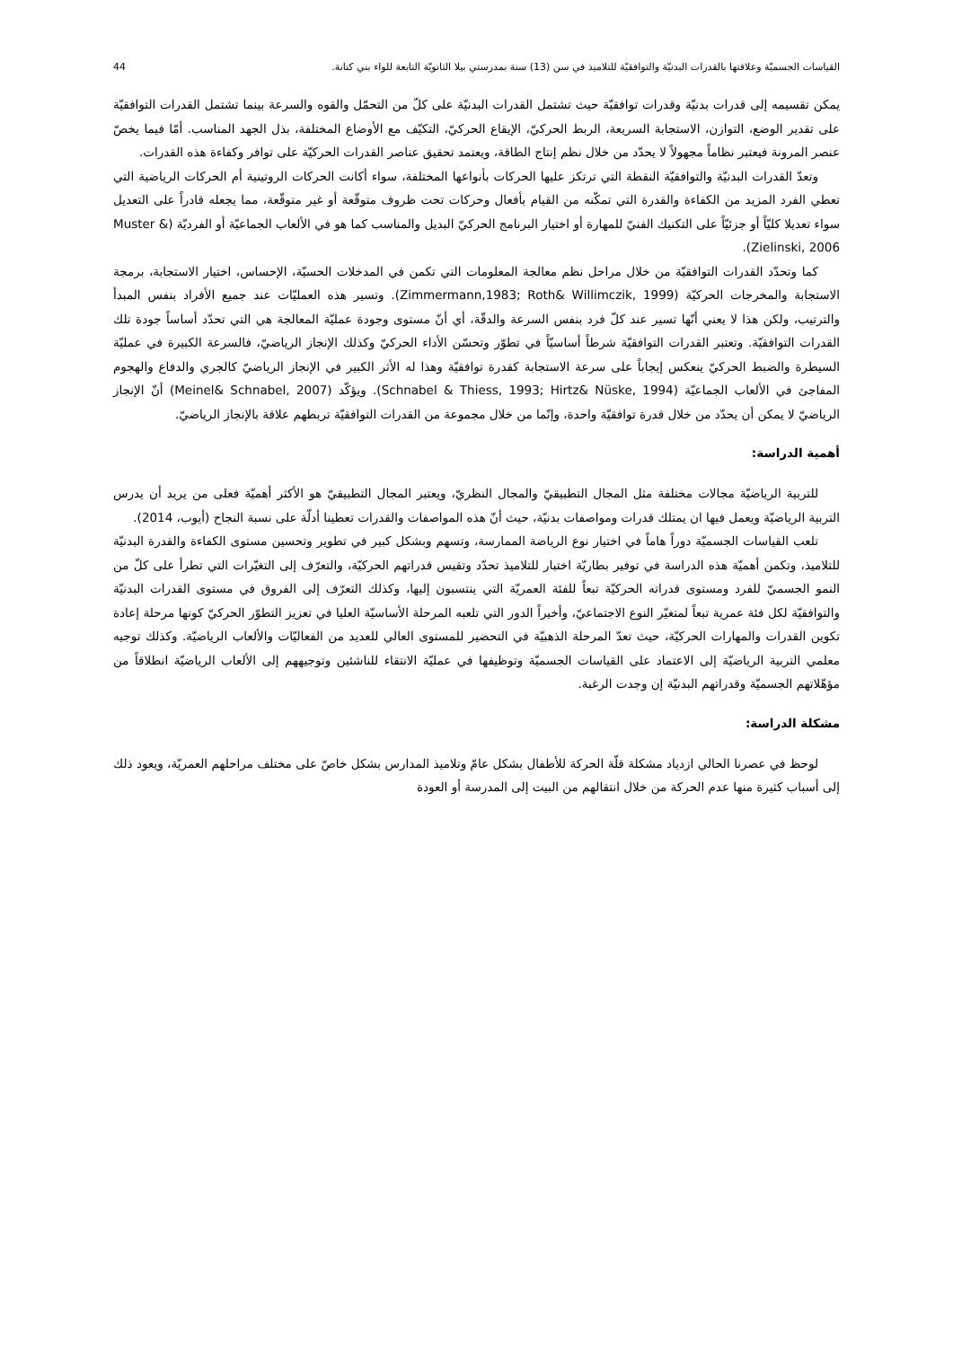القياسات الجسميّة وعلاقتها بالقدرات البدنيّة والتوافقيّة للتلاميذ في سن (13) سنة بمدرستي بيلا الثانويّة التابعة للواء بني كنانة. 44
يمكن تقسيمه إلى قدرات بدنيّة وقدرات توافقيّة حيث تشتمل القدرات البدنيّة على كلّ من التحمّل والقوه والسرعة بينما تشتمل القدرات التوافقيّة على تقدير الوضع، التوازن، الاستجابة السريعة، الربط الحركيّ، الإيقاع الحركيّ، التكيّف مع الأوضاع المختلفة، بذل الجهد المناسب. أمّا فيما يخصّ عنصر المرونة فيعتبر نظاماً مجهولاً لا يحدّد من خلال نظم إنتاج الطاقة، ويعتمد تحقيق عناصر القدرات الحركيّة على توافر وكفاءة هذه القدرات.
وتعدّ القدرات البدنيّة والتوافقيّة النقطة التي ترتكز عليها الحركات بأنواعها المختلفة، سواء أكانت الحركات الروتينية أم الحركات الرياضية التي تعطي الفرد المزيد من الكفاءة والقدرة التي تمكّنه من القيام بأفعال وحركات تحت ظروف متوقّعة أو غير متوقّعة، مما يجعله قادراً على التعديل سواء تعديلا كليّاً أو جزئيّاً على التكنيك الفنيّ للمهارة أو اختيار البرنامج الحركيّ البديل والمناسب كما هو في الألعاب الجماعيّة أو الفرديّة (Muster & Zielinski, 2006).
كما وتحدّد القدرات التوافقيّة من خلال مراحل نظم معالجة المعلومات التي تكمن في المدخلات الحسيّة، الإحساس، اختيار الاستجابة، برمجة الاستجابة والمخرجات الحركيّة (Zimmermann,1983; Roth& Willimczik, 1999). وتسير هذه العمليّات عند جميع الأفراد بنفس المبدأ والترتيب، ولكن هذا لا يعني أنّها تسير عند كلّ فرد بنفس السرعة والدقّة، أي أنّ مستوى وجودة عمليّة المعالجة هي التي تحدّد أساساً جودة تلك القدرات التوافقيّة. وتعتبر القدرات التوافقيّة شرطاً أساسيّاً في تطوّر وتحسّن الأداء الحركيّ وكذلك الإنجاز الرياضيّ، فالسرعة الكبيرة في عمليّة السيطرة والضبط الحركيّ ينعكس إيجاباً على سرعة الاستجابة كقدرة توافقيّة وهذا له الأثر الكبير في الإنجاز الرياضيّ كالجري والدفاع والهجوم المفاجئ في الألعاب الجماعيّة (Schnabel & Thiess, 1993; Hirtz& Nüske, 1994). ويؤكّد (Meinel& Schnabel, 2007) أنّ الإنجاز الرياضيّ لا يمكن أن يحدّد من خلال قدرة توافقيّة واحدة، وإنّما من خلال مجموعة من القدرات التوافقيّة تربطهم علاقة بالإنجاز الرياضيّ.
أهمية الدراسة:
للتربية الرياضيّة مجالات مختلفة مثل المجال التطبيقيّ والمجال النظريّ، ويعتبر المجال التطبيقيّ هو الأكثر أهميّة فعلى من يريد أن يدرس التربية الرياضيّة ويعمل فيها ان يمتلك قدرات ومواصفات بدنيّة، حيث أنّ هذه المواصفات والقدرات تعطينا أدلّة على نسبة النجاح (أيوب، 2014).
تلعب القياسات الجسميّة دوراً هاماً في اختيار نوع الرياضة الممارسة، وتسهم وبشكل كبير في تطوير وتحسين مستوى الكفاءة والقدرة البدنيّة للتلاميذ، وتكمن أهميّة هذه الدراسة في توفير بطاريّة اختبار للتلاميذ تحدّد وتقيس قدراتهم الحركيّة، والتعرّف إلى التغيّرات التي تطرأ على كلّ من النمو الجسميّ للفرد ومستوى قدراته الحركيّة تبعاً للفئة العمريّة التي ينتسبون إليها، وكذلك التعرّف إلى الفروق في مستوى القدرات البدنيّة والتوافقيّة لكل فئة عمرية تبعاً لمتغيّر النوع الاجتماعيّ، وأخيراً الدور التي تلعبه المرحلة الأساسيّة العليا في تعزيز التطوّر الحركيّ كونها مرحلة إعادة تكوين القدرات والمهارات الحركيّة، حيث تعدّ المرحلة الذهبيّة في التحضير للمستوى العالي للعديد من الفعاليّات والألعاب الرياضيّة. وكذلك توجيه معلمي التربية الرياضيّة إلى الاعتماد على القياسات الجسميّة وتوظيفها في عمليّة الانتقاء للناشئين وتوجيههم إلى الألعاب الرياضيّة انطلاقاً من مؤهّلاتهم الجسميّة وقدراتهم البدنيّة إن وجدت الرغبة.
مشكلة الدراسة:
لوحظ في عصرنا الحالي ازدياد مشكلة قلّة الحركة للأطفال بشكل عامّ وتلاميذ المدارس بشكل خاصّ على مختلف مراحلهم العمريّة، ويعود ذلك إلى أسباب كثيرة منها عدم الحركة من خلال انتقالهم من البيت إلى المدرسة أو العودة